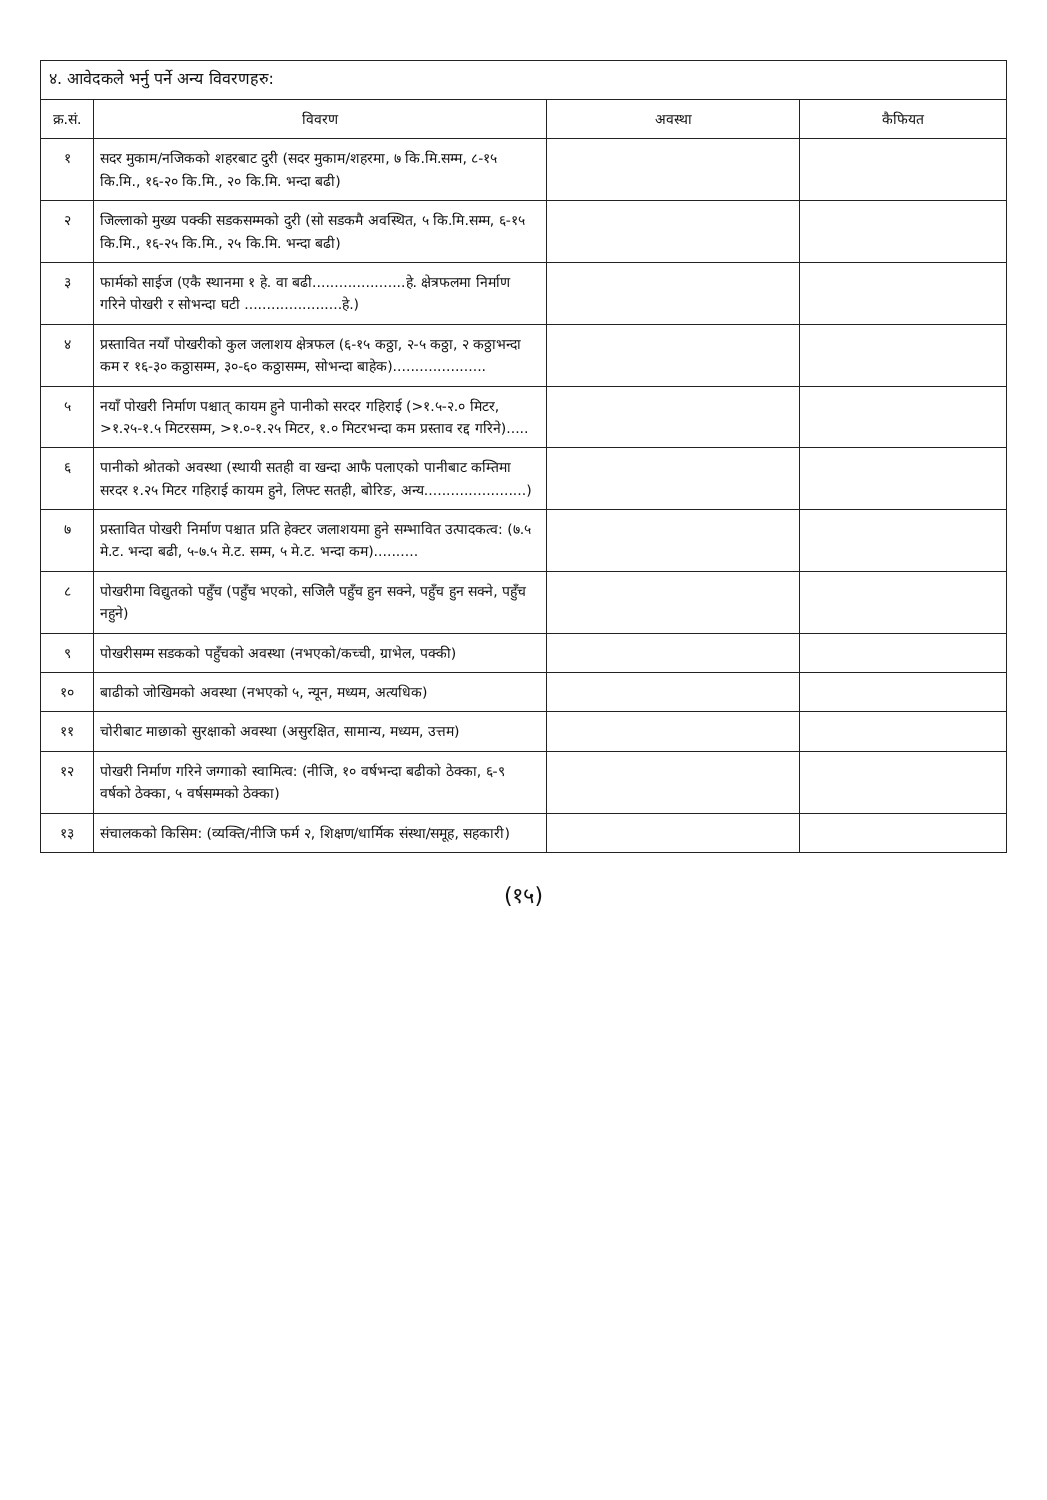४. आवेदकले भर्नु पर्ने अन्य विवरणहरु:
| क्र.सं. | विवरण | अवस्था | कैफियत |
| --- | --- | --- | --- |
| १ | सदर मुकाम/नजिकको शहरबाट दुरी (सदर मुकाम/शहरमा, ७ कि.मि.सम्म, ८-१५ कि.मि., १६-२० कि.मि., २० कि.मि. भन्दा बढी) | | |
| २ | जिल्लाको मुख्य पक्की सडकसम्मको दुरी (सो सडकमै अवस्थित, ५ कि.मि.सम्म, ६-१५ कि.मि., १६-२५ कि.मि., २५ कि.मि. भन्दा बढी) | | |
| ३ | फार्मको साईज (एकै स्थानमा १ हे. वा बढी.....................हे. क्षेत्रफलमा निर्माण गरिने पोखरी र सोभन्दा घटी ......................हे.) | | |
| ४ | प्रस्तावित नयाँ पोखरीको कुल जलाशय क्षेत्रफल (६-१५ कठ्ठा, २-५ कठ्ठा, २ कठ्ठाभन्दा कम र १६-३० कठ्ठासम्म, ३०-६० कठ्ठासम्म, सोभन्दा बाहेक)..................... | | |
| ५ | नयाँ पोखरी निर्माण पश्चात् कायम हुने पानीको सरदर गहिराई (>१.५-२.० मिटर, >१.२५-१.५ मिटरसम्म, >१.०-१.२५ मिटर, १.० मिटरभन्दा कम प्रस्ताव रद्द गरिने)..... | | |
| ६ | पानीको श्रोतको अवस्था (स्थायी सतही वा खन्दा आफै पलाएको पानीबाट कम्तिमा सरदर १.२५ मिटर गहिराई कायम हुने, लिफ्ट सतही, बोरिङ, अन्य.......................) | | |
| ७ | प्रस्तावित पोखरी निर्माण पश्चात प्रति हेक्टर जलाशयमा हुने सम्भावित उत्पादकत्व: (७.५ मे.ट. भन्दा बढी, ५-७.५ मे.ट. सम्म, ५ मे.ट. भन्दा कम).......... | | |
| ८ | पोखरीमा विद्युतको पहुँच (पहुँच भएको, सजिलै पहुँच हुन सक्ने, पहुँच हुन सक्ने, पहुँच नहुने) | | |
| ९ | पोखरीसम्म सडकको पहुँचको अवस्था (नभएको/कच्ची, ग्राभेल, पक्की) | | |
| १० | बाढीको जोखिमको अवस्था (नभएको ५, न्यून, मध्यम, अत्यधिक) | | |
| ११ | चोरीबाट माछाको सुरक्षाको अवस्था (असुरक्षित, सामान्य, मध्यम, उत्तम) | | |
| १२ | पोखरी निर्माण गरिने जग्गाको स्वामित्व: (नीजि, १० वर्षभन्दा बढीको ठेक्का, ६-९ वर्षको ठेक्का, ५ वर्षसम्मको ठेक्का) | | |
| १३ | संचालकको किसिम: (व्यक्ति/नीजि फर्म २, शिक्षण/धार्मिक संस्था/समूह, सहकारी) | | |
(१५)